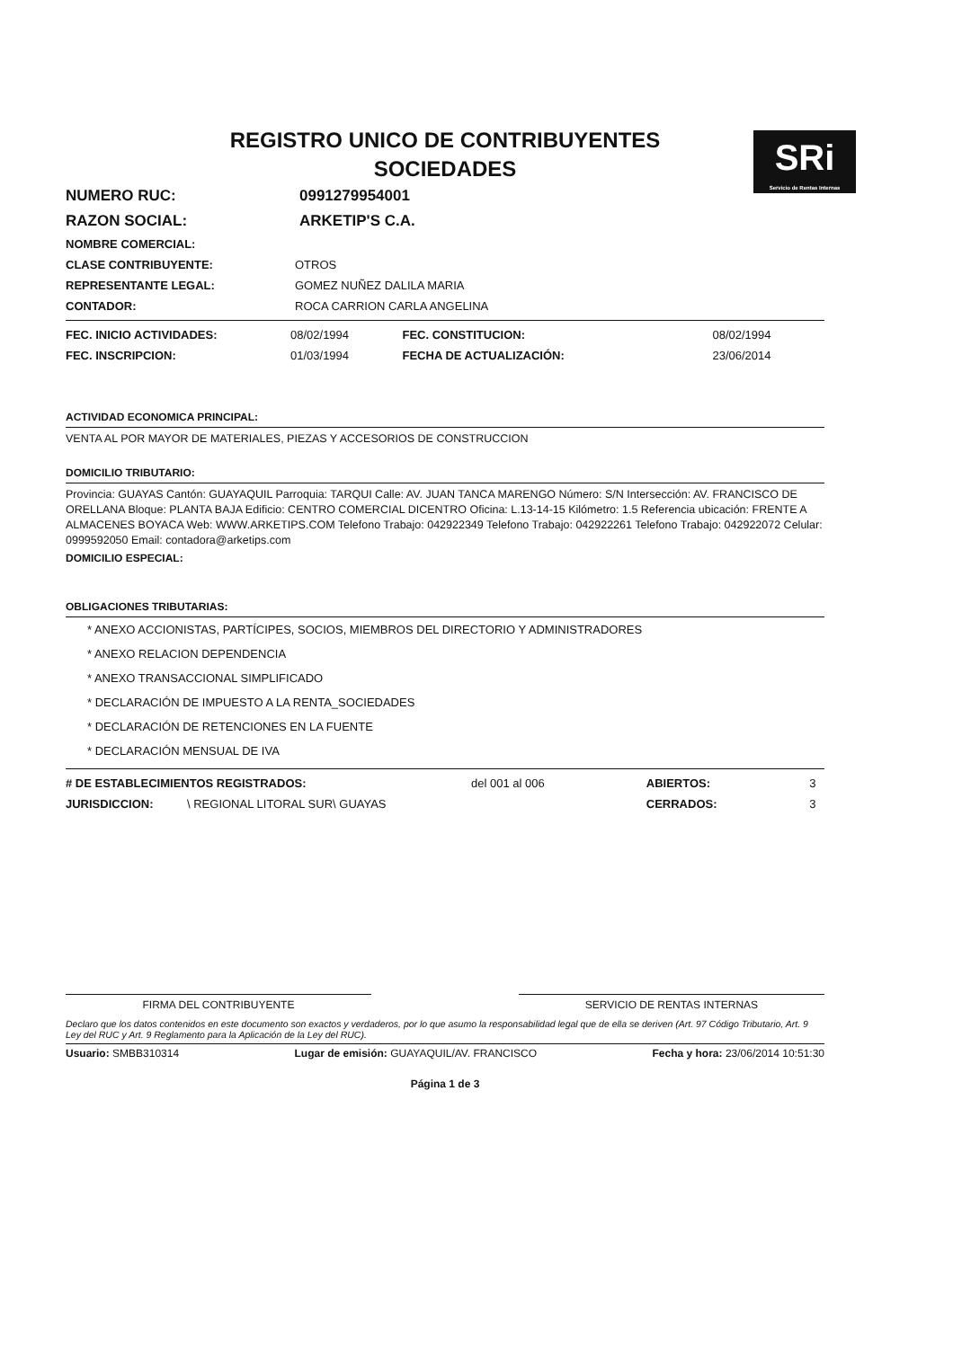SRi
Servicio de Rentas Internas
REGISTRO UNICO DE CONTRIBUYENTES
SOCIEDADES
| NUMERO RUC: | 0991279954001 |
| RAZON SOCIAL: | ARKETIP'S C.A. |
| NOMBRE COMERCIAL: | |
| CLASE CONTRIBUYENTE: | OTROS |
| REPRESENTANTE LEGAL: | GOMEZ NUÑEZ DALILA MARIA |
| CONTADOR: | ROCA CARRION CARLA ANGELINA |
| FEC. INICIO ACTIVIDADES: | 08/02/1994 | FEC. CONSTITUCION: | 08/02/1994 |
| FEC. INSCRIPCION: | 01/03/1994 | FECHA DE ACTUALIZACIÓN: | 23/06/2014 |
ACTIVIDAD ECONOMICA PRINCIPAL:
VENTA AL POR MAYOR DE MATERIALES, PIEZAS Y ACCESORIOS DE CONSTRUCCION
DOMICILIO TRIBUTARIO:
Provincia: GUAYAS Cantón: GUAYAQUIL Parroquia: TARQUI Calle: AV. JUAN TANCA MARENGO Número: S/N Intersección: AV. FRANCISCO DE ORELLANA Bloque: PLANTA BAJA Edificio: CENTRO COMERCIAL DICENTRO Oficina: L.13-14-15 Kilómetro: 1.5 Referencia ubicación: FRENTE A ALMACENES BOYACA Web: WWW.ARKETIPS.COM Telefono Trabajo: 042922349 Telefono Trabajo: 042922261 Telefono Trabajo: 042922072 Celular: 0999592050 Email: contadora@arketips.com
DOMICILIO ESPECIAL:
OBLIGACIONES TRIBUTARIAS:
* ANEXO ACCIONISTAS, PARTÍCIPES, SOCIOS, MIEMBROS DEL DIRECTORIO Y ADMINISTRADORES
* ANEXO RELACION DEPENDENCIA
* ANEXO TRANSACCIONAL SIMPLIFICADO
* DECLARACIÓN DE IMPUESTO A LA RENTA_SOCIEDADES
* DECLARACIÓN DE RETENCIONES EN LA FUENTE
* DECLARACIÓN MENSUAL DE IVA
| # DE ESTABLECIMIENTOS REGISTRADOS: | | del 001 al 006 | ABIERTOS: | 3 |
| JURISDICCION: | \ REGIONAL LITORAL SUR\ GUAYAS | | CERRADOS: | 3 |
FIRMA DEL CONTRIBUYENTE SERVICIO DE RENTAS INTERNAS
Declaro que los datos contenidos en este documento son exactos y verdaderos, por lo que asumo la responsabilidad legal que de ella se deriven (Art. 97 Código Tributario, Art. 9 Ley del RUC y Art. 9 Reglamento para la Aplicación de la Ley del RUC).
Usuario: SMBB310314 Lugar de emisión: GUAYAQUIL/AV. FRANCISCO Fecha y hora: 23/06/2014 10:51:30
Página 1 de 3